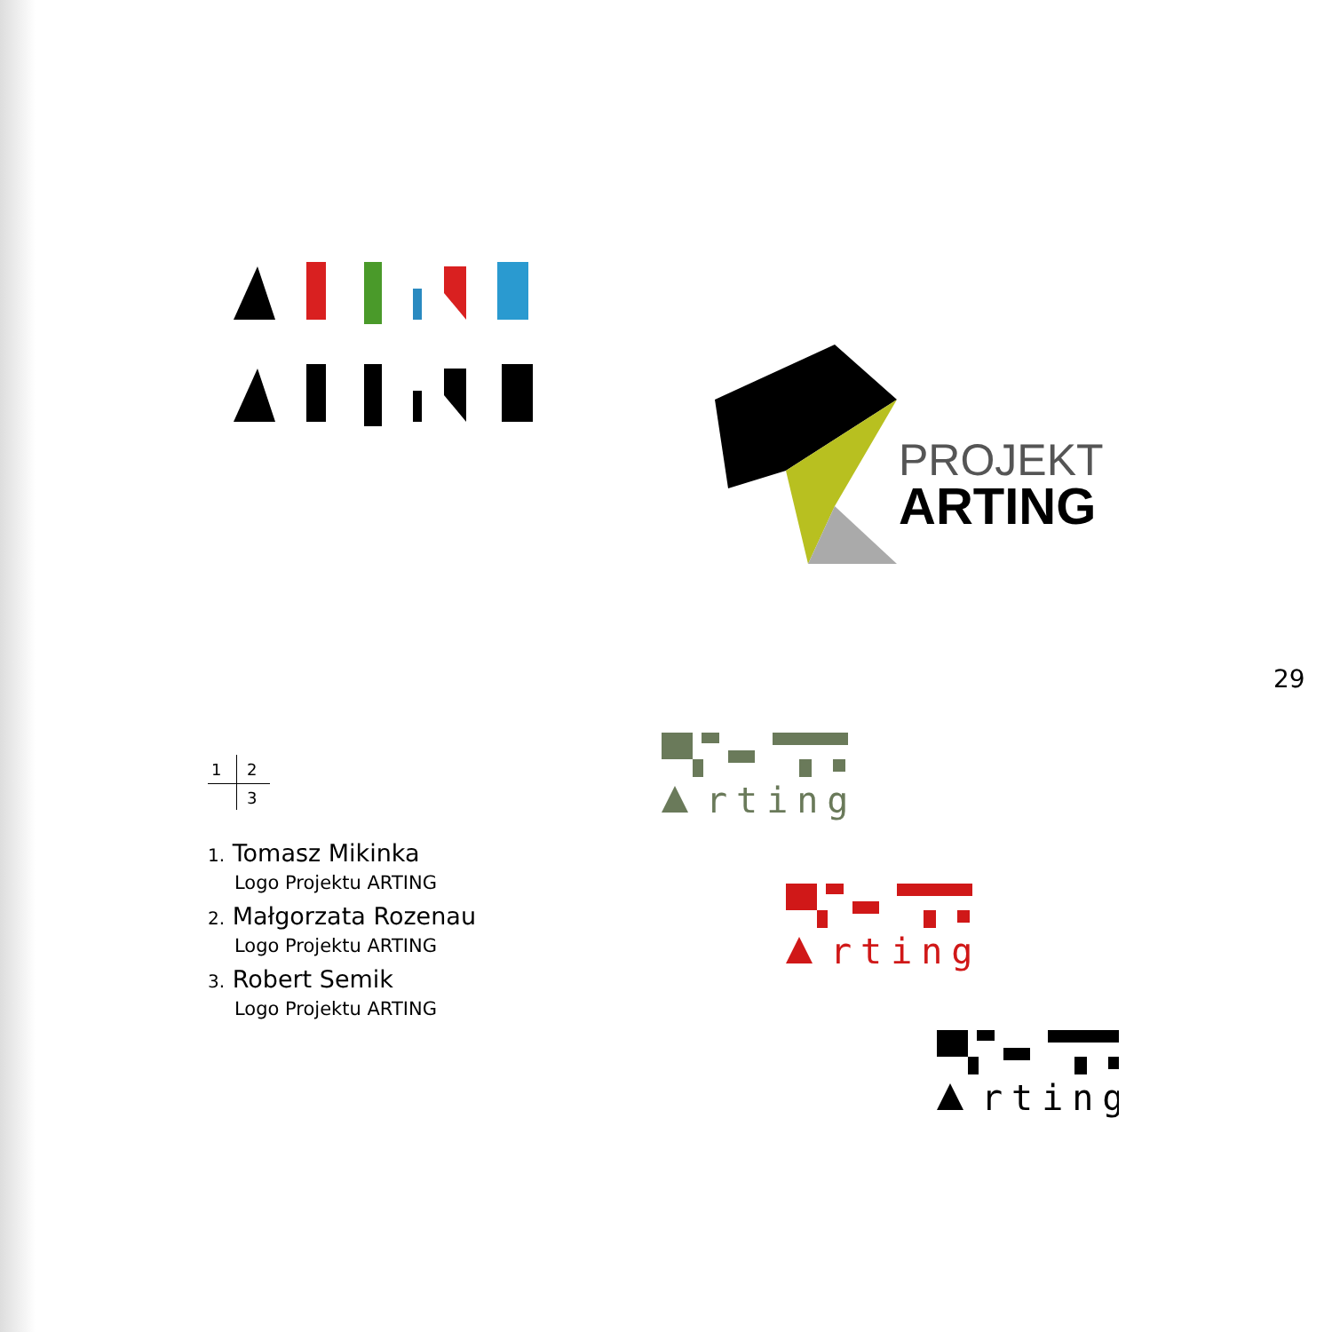PROJEKT
ARTING
29
rting
rting
rting
1 2
3
1. Tomasz Mikinka
Logo Projektu ARTING
2. Małgorzata Rozenau
Logo Projektu ARTING
3. Robert Semik
Logo Projektu ARTING